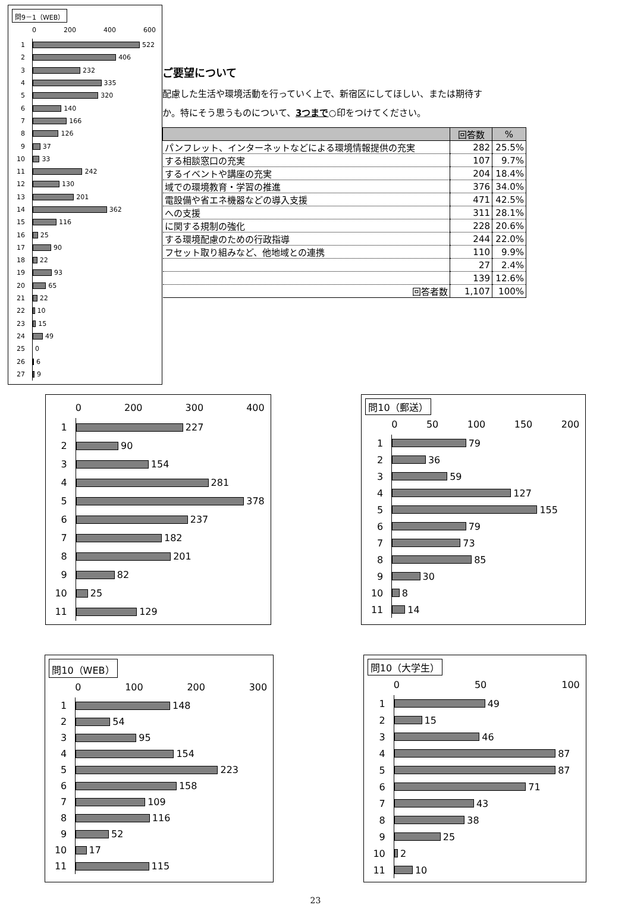問9－1（WEB）
0 200 400 600
1
522
2
406
3
232
4
335
5
320
6
140
7
166
8
126
9
37
10
33
11
242
12
130
13
201
14
362
15
116
16
25
17
90
18
22
19
93
20
65
21
22
22
10
23
15
24
49
25
0
26
6
27
9
ご要望について
配慮した生活や環境活動を行っていく上で、新宿区にしてほしい、または期待す
か。特にそう思うものについて、3つまで○印をつけてください。
| | 回答数 | % |
| --- | --- | --- |
| パンフレット、インターネットなどによる環境情報提供の充実 | 282 | 25.5% |
| する相談窓口の充実 | 107 | 9.7% |
| するイベントや講座の充実 | 204 | 18.4% |
| 域での環境教育・学習の推進 | 376 | 34.0% |
| 電設備や省エネ機器などの導入支援 | 471 | 42.5% |
| への支援 | 311 | 28.1% |
| に関する規制の強化 | 228 | 20.6% |
| する環境配慮のための行政指導 | 244 | 22.0% |
| フセット取り組みなど、他地域との連携 | 110 | 9.9% |
| | 27 | 2.4% |
| | 139 | 12.6% |
| 回答者数 | 1,107 | 100% |
0 200 300 400
1
227
2
90
3
154
4
281
5
378
6
237
7
182
8
201
9
82
10
25
11
129
問10（郵送）
0 50 100 150 200
1
79
2
36
3
59
4
127
5
155
6
79
7
73
8
85
9
30
10
8
11
14
問10（WEB）
0 100 200 300
1
148
2
54
3
95
4
154
5
223
6
158
7
109
8
116
9
52
10
17
11
115
問10（大学生）
0 50 100
1
49
2
15
3
46
4
87
5
87
6
71
7
43
8
38
9
25
10
2
11
10
23